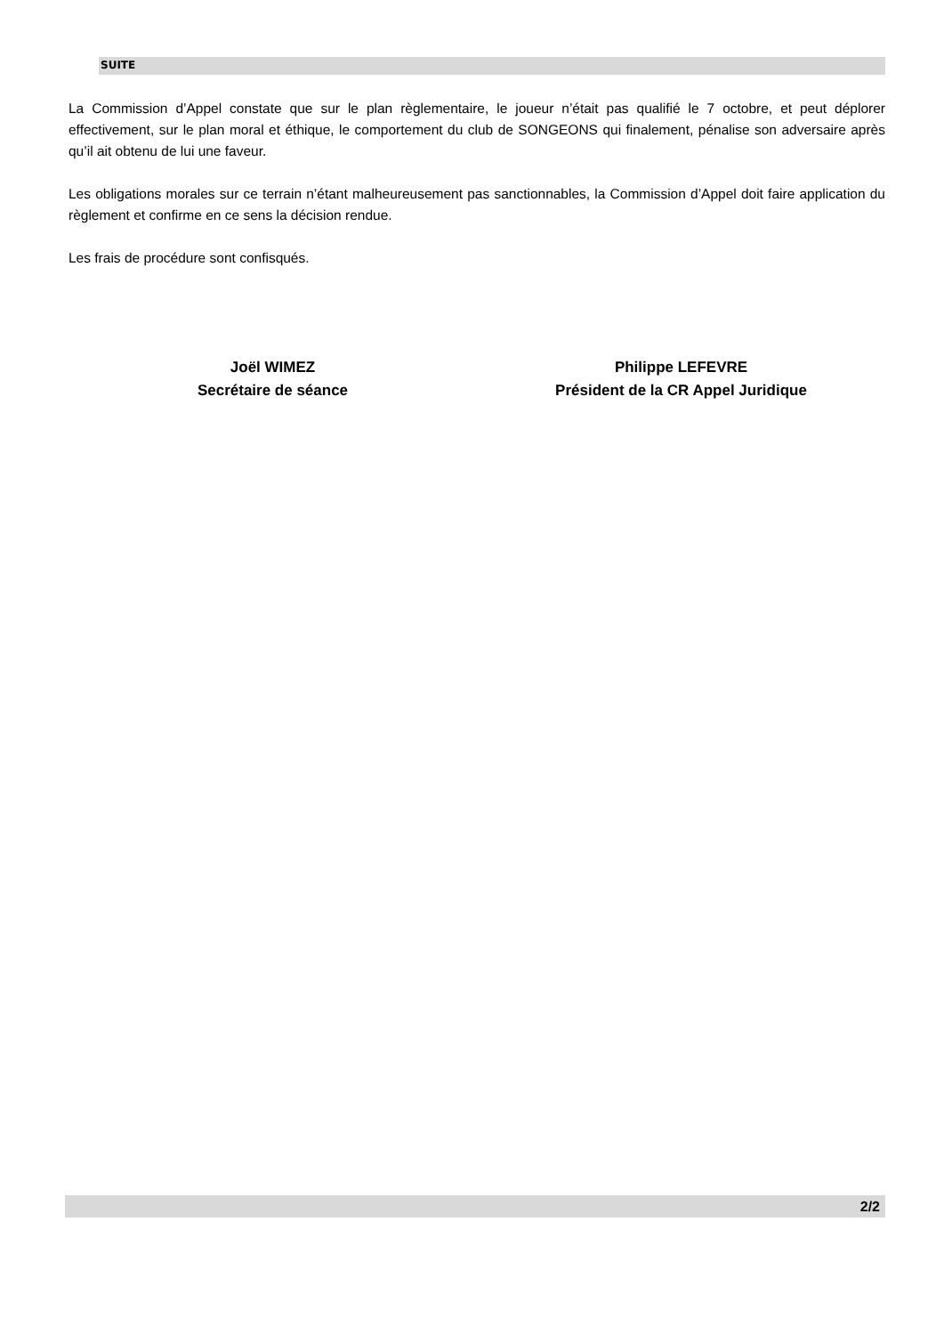SUITE
La Commission d’Appel constate que sur le plan règlementaire, le joueur n’était pas qualifié le 7 octobre, et peut déplorer effectivement, sur le plan moral et éthique, le comportement du club de SONGEONS qui finalement, pénalise son adversaire après qu’il ait obtenu de lui une faveur.
Les obligations morales sur ce terrain n’étant malheureusement pas sanctionnables, la Commission d’Appel doit faire application du règlement et confirme en ce sens la décision rendue.
Les frais de procédure sont confisqués.
Joël WIMEZ
Secrétaire de séance
Philippe LEFEVRE
Président de la CR Appel Juridique
2/2